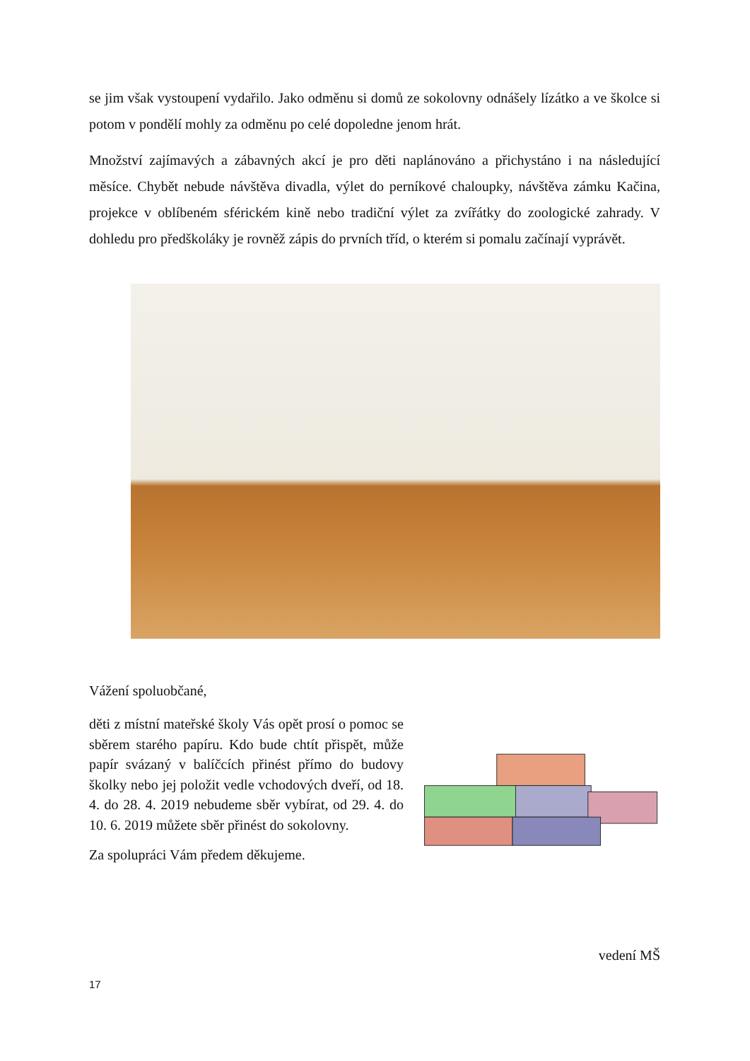se jim však vystoupení vydařilo. Jako odměnu si domů ze sokolovny odnášely lízátko a ve školce si potom v pondělí mohly za odměnu po celé dopoledne jenom hrát.
Množství zajímavých a zábavných akcí je pro děti naplánováno a přichystáno i na následující měsíce. Chybět nebude návštěva divadla, výlet do perníkové chaloupky, návštěva zámku Kačina, projekce v oblíbeném sférickém kině nebo tradiční výlet za zvířátky do zoologické zahrady. V dohledu pro předškoláky je rovněž zápis do prvních tříd, o kterém si pomalu začínají vyprávět.
Vážení spoluobčané,
děti z místní mateřské školy Vás opět prosí o pomoc se sběrem starého papíru. Kdo bude chtít přispět, může papír svázaný v balíčcích přinést přímo do budovy školky nebo jej položit vedle vchodových dveří, od 18. 4. do 28. 4. 2019 nebudeme sběr vybírat, od 29. 4. do 10. 6. 2019 můžete sběr přinést do sokolovny.
Za spolupráci Vám předem děkujeme.
vedení MŠ
17